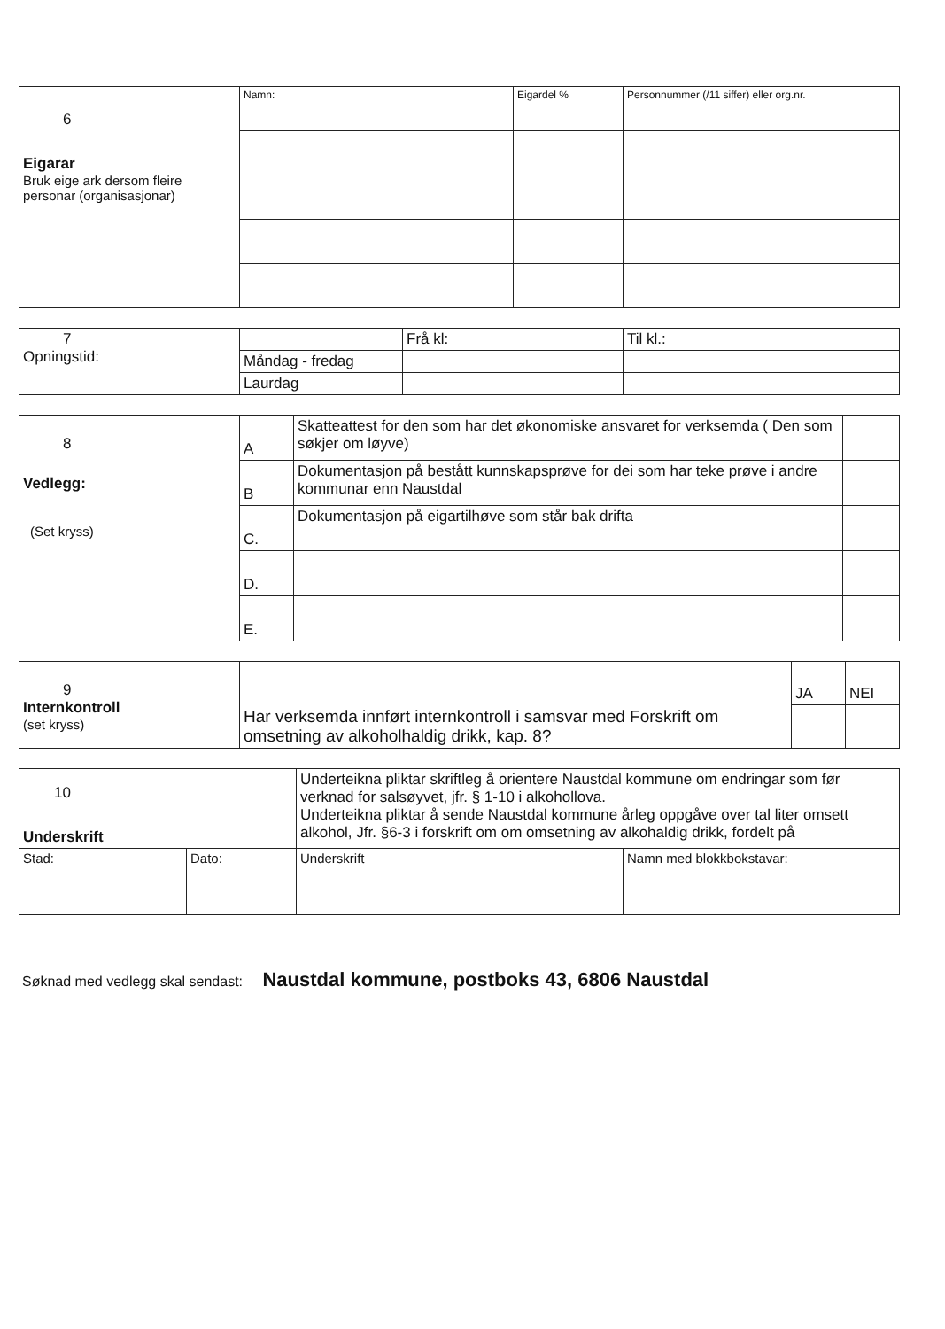| 6 Eigarar Bruk eige ark dersom fleire personar (organisasjonar) | Namn: | Eigardel % | Personnummer (/11 siffer) eller org.nr. |
| 7 Opningstid: | | Frå kl: | Til kl.: |
| | Måndag - fredag | | |
| | Laurdag | | |
| 8 Vedlegg: (Set kryss) | A | Skatteattest for den som har det økonomiske ansvaret for verksemda ( Den som søkjer om løyve) | |
| | B | Dokumentasjon på bestått kunnskapsprøve for dei som har teke prøve i andre kommunar enn Naustdal | |
| | C. | Dokumentasjon på eigartilhøve som står bak drifta | |
| | D. | | |
| | E. | | |
| 9 Internkontroll (set kryss) | Har verksemda innført internkontroll i samsvar med Forskrift om omsetning av alkoholhaldig drikk, kap. 8? | JA | NEI |
| 10 Underskrift | | Underteikna pliktar skriftleg å orientere Naustdal kommune om endringar som før verknad for salsøyvet, jfr. § 1-10 i alkohollova. Underteikna pliktar å sende Naustdal kommune årleg oppgåve over tal liter omsett alkohol, Jfr. §6-3 i forskrift om om omsetning av alkohaldig drikk, fordelt på | |
| Stad: | Dato: | Underskrift | Namn med blokkbokstavar: |
Søknad med vedlegg skal sendast: Naustdal kommune, postboks 43, 6806 Naustdal